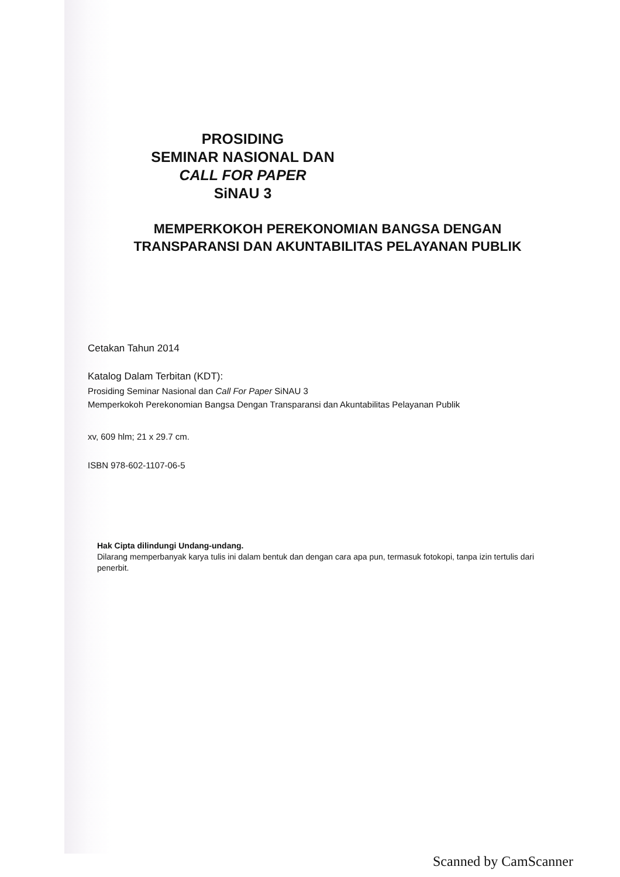PROSIDING
SEMINAR NASIONAL DAN
CALL FOR PAPER
SiNAU 3
MEMPERKOKOH PEREKONOMIAN BANGSA DENGAN TRANSPARANSI DAN AKUNTABILITAS PELAYANAN PUBLIK
Cetakan Tahun 2014
Katalog Dalam Terbitan (KDT):
Prosiding Seminar Nasional dan Call For Paper SiNAU 3
Memperkokoh Perekonomian Bangsa Dengan Transparansi dan Akuntabilitas Pelayanan Publik
xv, 609 hlm; 21 x 29.7 cm.
ISBN 978-602-1107-06-5
Hak Cipta dilindungi Undang-undang.
Dilarang memperbanyak karya tulis ini dalam bentuk dan dengan cara apa pun, termasuk fotokopi, tanpa izin tertulis dari penerbit.
Scanned by CamScanner